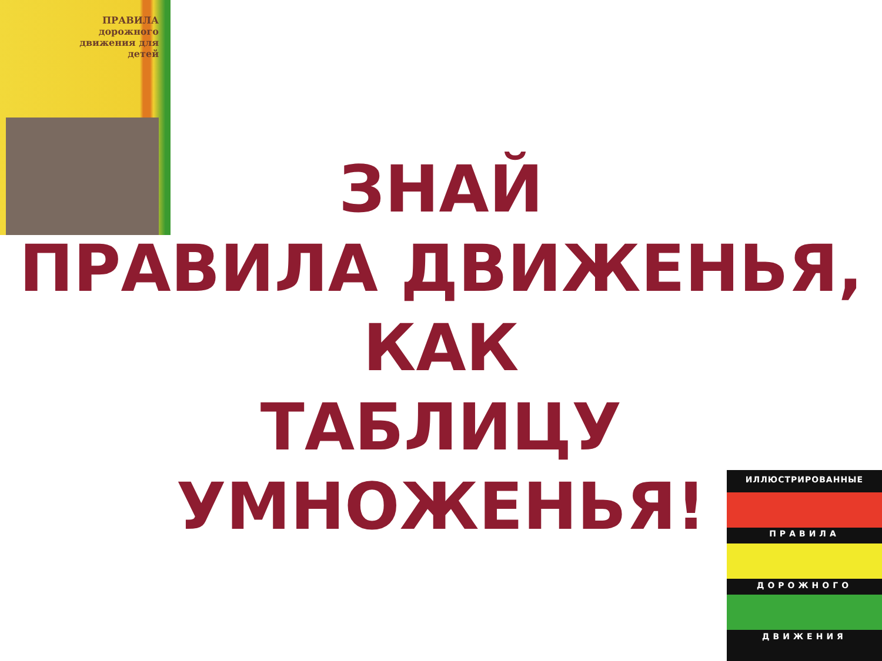ПРАВИЛА дорожного движения для детей
ЗНАЙ
ПРАВИЛА ДВИЖЕНЬЯ,
КАК
ТАБЛИЦУ УМНОЖЕНЬЯ!
ИЛЛЮСТРИРОВАННЫЕ
ПРАВИЛА
ДОРОЖНОГО
ДВИЖЕНИЯ